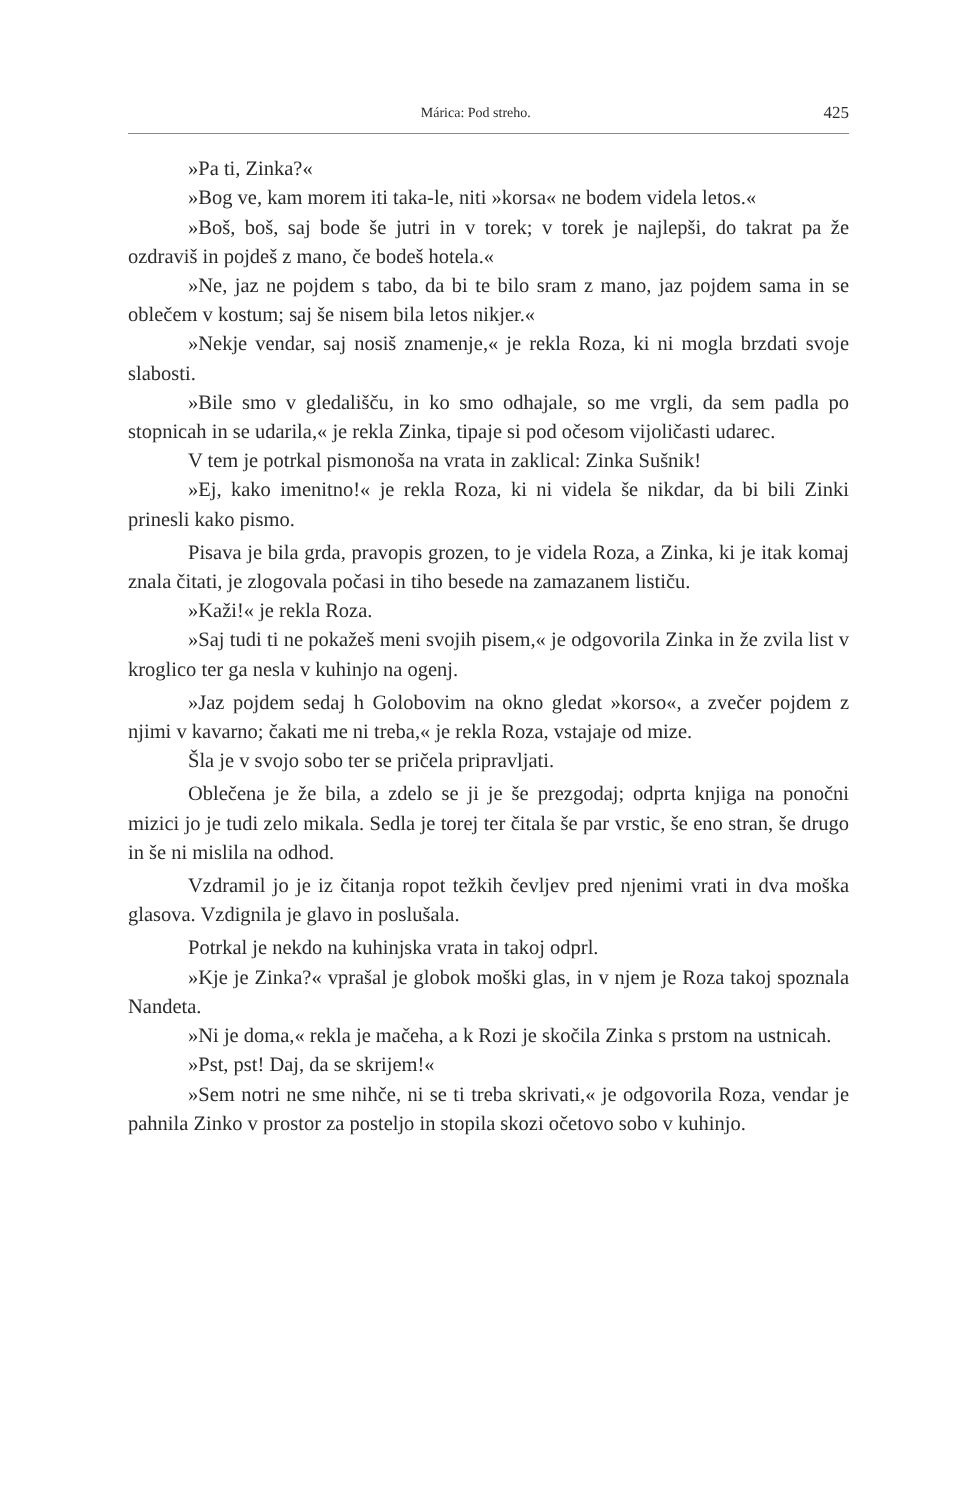Márica: Pod streho. 425
»Pa ti, Zinka?«
»Bog ve, kam morem iti taka-le, niti »korsa« ne bodem videla letos.«
»Boš, boš, saj bode še jutri in v torek; v torek je najlepši, do takrat pa že ozdraviš in pojdeš z mano, če bodeš hotela.«
»Ne, jaz ne pojdem s tabo, da bi te bilo sram z mano, jaz pojdem sama in se oblečem v kostum; saj še nisem bila letos nikjer.«
»Nekje vendar, saj nosiš znamenje,« je rekla Roza, ki ni mogla brzdati svoje slabosti.
»Bile smo v gledališču, in ko smo odhajale, so me vrgli, da sem padla po stopnicah in se udarila,« je rekla Zinka, tipaje si pod očesom vijoličasti udarec.
V tem je potrkal pismonoša na vrata in zaklical: Zinka Sušnik!
»Ej, kako imenitno!« je rekla Roza, ki ni videla še nikdar, da bi bili Zinki prinesli kako pismo.
Pisava je bila grda, pravopis grozen, to je videla Roza, a Zinka, ki je itak komaj znala čitati, je zlogovala počasi in tiho besede na zamazanem lističu.
»Kaži!« je rekla Roza.
»Saj tudi ti ne pokažeš meni svojih pisem,« je odgovorila Zinka in že zvila list v kroglico ter ga nesla v kuhinjo na ogenj.
»Jaz pojdem sedaj h Golobovim na okno gledat »korso«, a zvečer pojdem z njimi v kavarno; čakati me ni treba,« je rekla Roza, vstajaje od mize.
Šla je v svojo sobo ter se pričela pripravljati.
Oblečena je že bila, a zdelo se ji je še prezgodaj; odprta knjiga na ponočni mizici jo je tudi zelo mikala. Sedla je torej ter čitala še par vrstic, še eno stran, še drugo in še ni mislila na odhod.
Vzdramil jo je iz čitanja ropot težkih čevljev pred njenimi vrati in dva moška glasova. Vzdignila je glavo in poslušala.
Potrkal je nekdo na kuhinjska vrata in takoj odprl.
»Kje je Zinka?« vprašal je globok moški glas, in v njem je Roza takoj spoznala Nandeta.
»Ni je doma,« rekla je mačeha, a k Rozi je skočila Zinka s prstom na ustnicah.
»Pst, pst! Daj, da se skrijem!«
»Sem notri ne sme nihče, ni se ti treba skrivati,« je odgovorila Roza, vendar je pahnila Zinko v prostor za posteljo in stopila skozi očetovo sobo v kuhinjo.